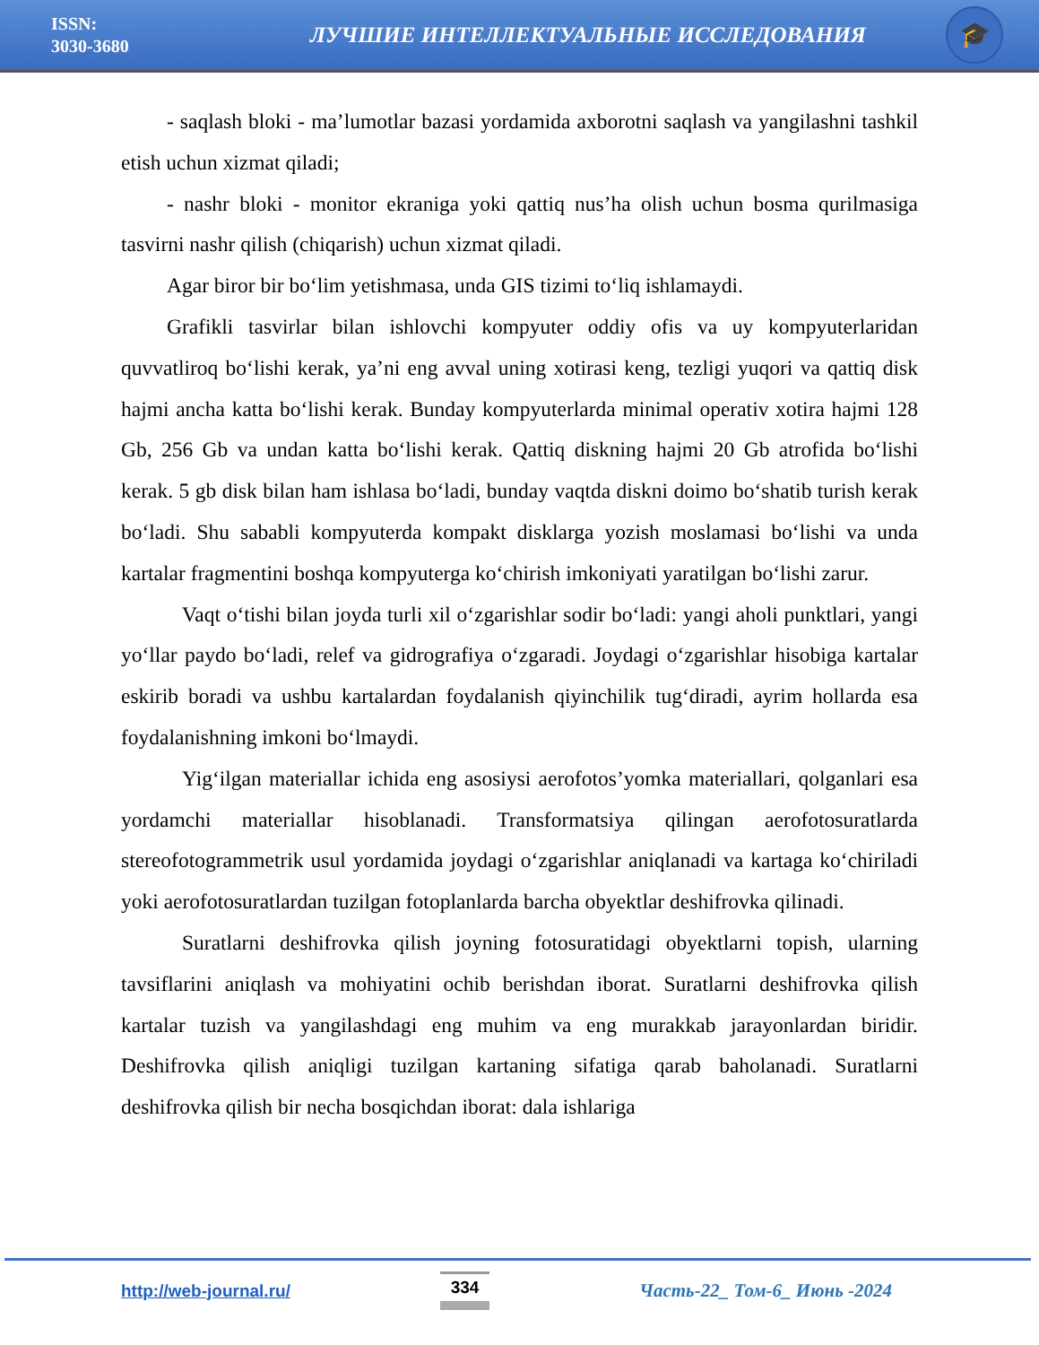ISSN:
3030-3680
ЛУЧШИЕ ИНТЕЛЛЕКТУАЛЬНЫЕ ИССЛЕДОВАНИЯ
🎓
- saqlash bloki - ma’lumotlar bazasi yordamida axborotni saqlash va yangilashni tashkil etish uchun xizmat qiladi;
- nashr bloki - monitor ekraniga yoki qattiq nus’ha olish uchun bosma qurilmasiga tasvirni nashr qilish (chiqarish) uchun xizmat qiladi.
Agar biror bir bo‘lim yetishmasa, unda GIS tizimi to‘liq ishlamaydi.
Grafikli tasvirlar bilan ishlovchi kompyuter oddiy ofis va uy kompyuterlaridan quvvatliroq bo‘lishi kerak, ya’ni eng avval uning xotirasi keng, tezligi yuqori va qattiq disk hajmi ancha katta bo‘lishi kerak. Bunday kompyuterlarda minimal operativ xotira hajmi 128 Gb, 256 Gb va undan katta bo‘lishi kerak. Qattiq diskning hajmi 20 Gb atrofida bo‘lishi kerak. 5 gb disk bilan ham ishlasa bo‘ladi, bunday vaqtda diskni doimo bo‘shatib turish kerak bo‘ladi. Shu sababli kompyuterda kompakt disklarga yozish moslamasi bo‘lishi va unda kartalar fragmentini boshqa kompyuterga ko‘chirish imkoniyati yaratilgan bo‘lishi zarur.
Vaqt o‘tishi bilan joyda turli xil o‘zgarishlar sodir bo‘ladi: yangi aholi punktlari, yangi yo‘llar paydo bo‘ladi, relef va gidrografiya o‘zgaradi. Joydagi o‘zgarishlar hisobiga kartalar eskirib boradi va ushbu kartalardan foydalanish qiyinchilik tug‘diradi, ayrim hollarda esa foydalanishning imkoni bo‘lmaydi.
Yig‘ilgan materiallar ichida eng asosiysi aerofotos’yomka materiallari, qolganlari esa yordamchi materiallar hisoblanadi. Transformatsiya qilingan aerofotosuratlarda stereofotogrammetrik usul yordamida joydagi o‘zgarishlar aniqlanadi va kartaga ko‘chiriladi yoki aerofotosuratlardan tuzilgan fotoplanlarda barcha obyektlar deshifrovka qilinadi.
Suratlarni deshifrovka qilish joyning fotosuratidagi obyektlarni topish, ularning tavsiflarini aniqlash va mohiyatini ochib berishdan iborat. Suratlarni deshifrovka qilish kartalar tuzish va yangilashdagi eng muhim va eng murakkab jarayonlardan biridir. Deshifrovka qilish aniqligi tuzilgan kartaning sifatiga qarab baholanadi. Suratlarni deshifrovka qilish bir necha bosqichdan iborat: dala ishlariga
http://web-journal.ru/ 334 Часть-22_ Том-6_ Июнь -2024